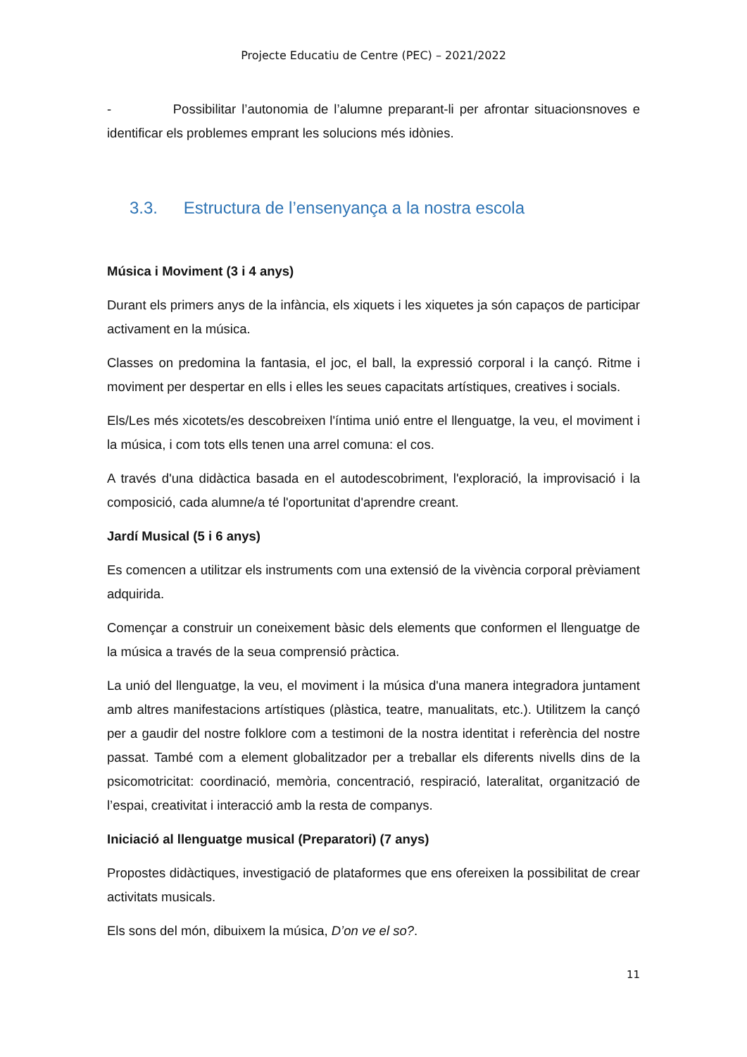Projecte Educatiu de Centre (PEC) – 2021/2022
- Possibilitar l’autonomia de l’alumne preparant-li per afrontar situacionsnoves e identificar els problemes emprant les solucions més idònies.
3.3. Estructura de l’ensenyança a la nostra escola
Música i Moviment (3 i 4 anys)
Durant els primers anys de la infància, els xiquets i les xiquetes ja són capaços de participar activament en la música.
Classes on predomina la fantasia, el joc, el ball, la expressió corporal i la cançó. Ritme i moviment per despertar en ells i elles les seues capacitats artístiques, creatives i socials.
Els/Les més xicotets/es descobreixen l'íntima unió entre el llenguatge, la veu, el moviment i la música, i com tots ells tenen una arrel comuna: el cos.
A través d'una didàctica basada en el autodescobriment, l'exploració, la improvisació i la composició, cada alumne/a té l'oportunitat d'aprendre creant.
Jardí Musical (5 i 6 anys)
Es comencen a utilitzar els instruments com una extensió de la vivència corporal prèviament adquirida.
Començar a construir un coneixement bàsic dels elements que conformen el llenguatge de la música a través de la seua comprensió pràctica.
La unió del llenguatge, la veu, el moviment i la música d'una manera integradora juntament amb altres manifestacions artístiques (plàstica, teatre, manualitats, etc.). Utilitzem la cançó per a gaudir del nostre folklore com a testimoni de la nostra identitat i referència del nostre passat. També com a element globalitzador per a treballar els diferents nivells dins de la psicomotricitat: coordinació, memòria, concentració, respiració, lateralitat, organització de l’espai, creativitat i interacció amb la resta de companys.
Iniciació al llenguatge musical (Preparatori) (7 anys)
Propostes didàctiques, investigació de plataformes que ens ofereixen la possibilitat de crear activitats musicals.
Els sons del món, dibuixem la música, D’on ve el so?.
11